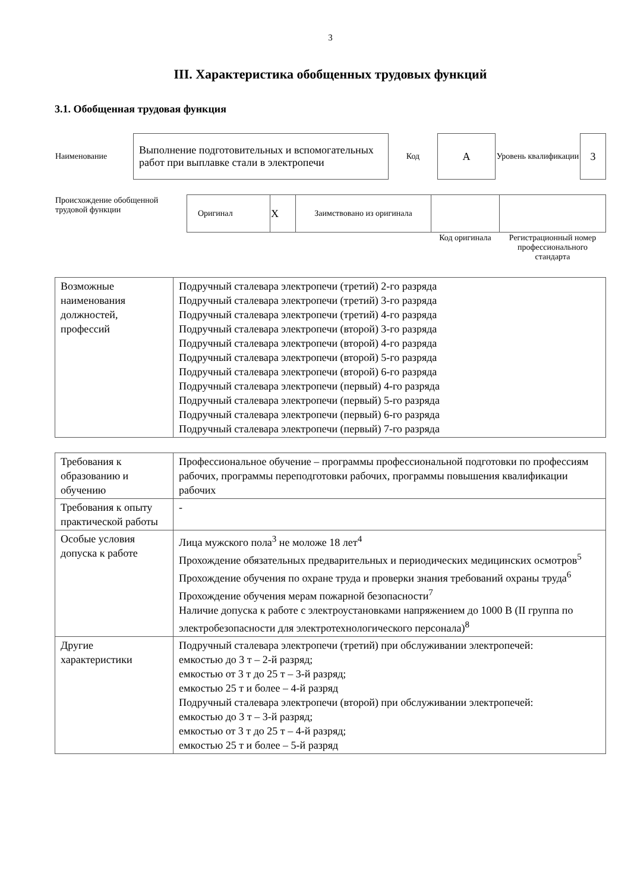3
III. Характеристика обобщенных трудовых функций
3.1. Обобщенная трудовая функция
| Наименование | Выполнение подготовительных и вспомогательных работ при выплавке стали в электропечи | Код | А | Уровень квалификации | 3 |
| Происхождение обобщенной трудовой функции | Оригинал | X | Заимствовано из оригинала | | |
| | | | | Код оригинала | Регистрационный номер профессионального стандарта |
| Возможные наименования должностей, профессий | Подручный сталевара электропечи (третий) 2-го разряда Подручный сталевара электропечи (третий) 3-го разряда Подручный сталевара электропечи (третий) 4-го разряда Подручный сталевара электропечи (второй) 3-го разряда Подручный сталевара электропечи (второй) 4-го разряда Подручный сталевара электропечи (второй) 5-го разряда Подручный сталевара электропечи (второй) 6-го разряда Подручный сталевара электропечи (первый) 4-го разряда Подручный сталевара электропечи (первый) 5-го разряда Подручный сталевара электропечи (первый) 6-го разряда Подручный сталевара электропечи (первый) 7-го разряда |
| Требования к образованию и обучению | Профессиональное обучение – программы профессиональной подготовки по профессиям рабочих, программы переподготовки рабочих, программы повышения квалификации рабочих |
| Требования к опыту практической работы | - |
| Особые условия допуска к работе | Лица мужского пола<sup>3</sup> не моложе 18 лет<sup>4</sup> Прохождение обязательных предварительных и периодических медицинских осмотров<sup>5</sup> Прохождение обучения по охране труда и проверки знания требований охраны труда<sup>6</sup> Прохождение обучения мерам пожарной безопасности<sup>7</sup> Наличие допуска к работе с электроустановками напряжением до 1000 В (II группа по электробезопасности для электротехнологического персонала)<sup>8</sup> |
| Другие характеристики | Подручный сталевара электропечи (третий) при обслуживании электропечей: емкостью до 3 т – 2-й разряд; емкостью от 3 т до 25 т – 3-й разряд; емкостью 25 т и более – 4-й разряд Подручный сталевара электропечи (второй) при обслуживании электропечей: емкостью до 3 т – 3-й разряд; емкостью от 3 т до 25 т – 4-й разряд; емкостью 25 т и более – 5-й разряд |